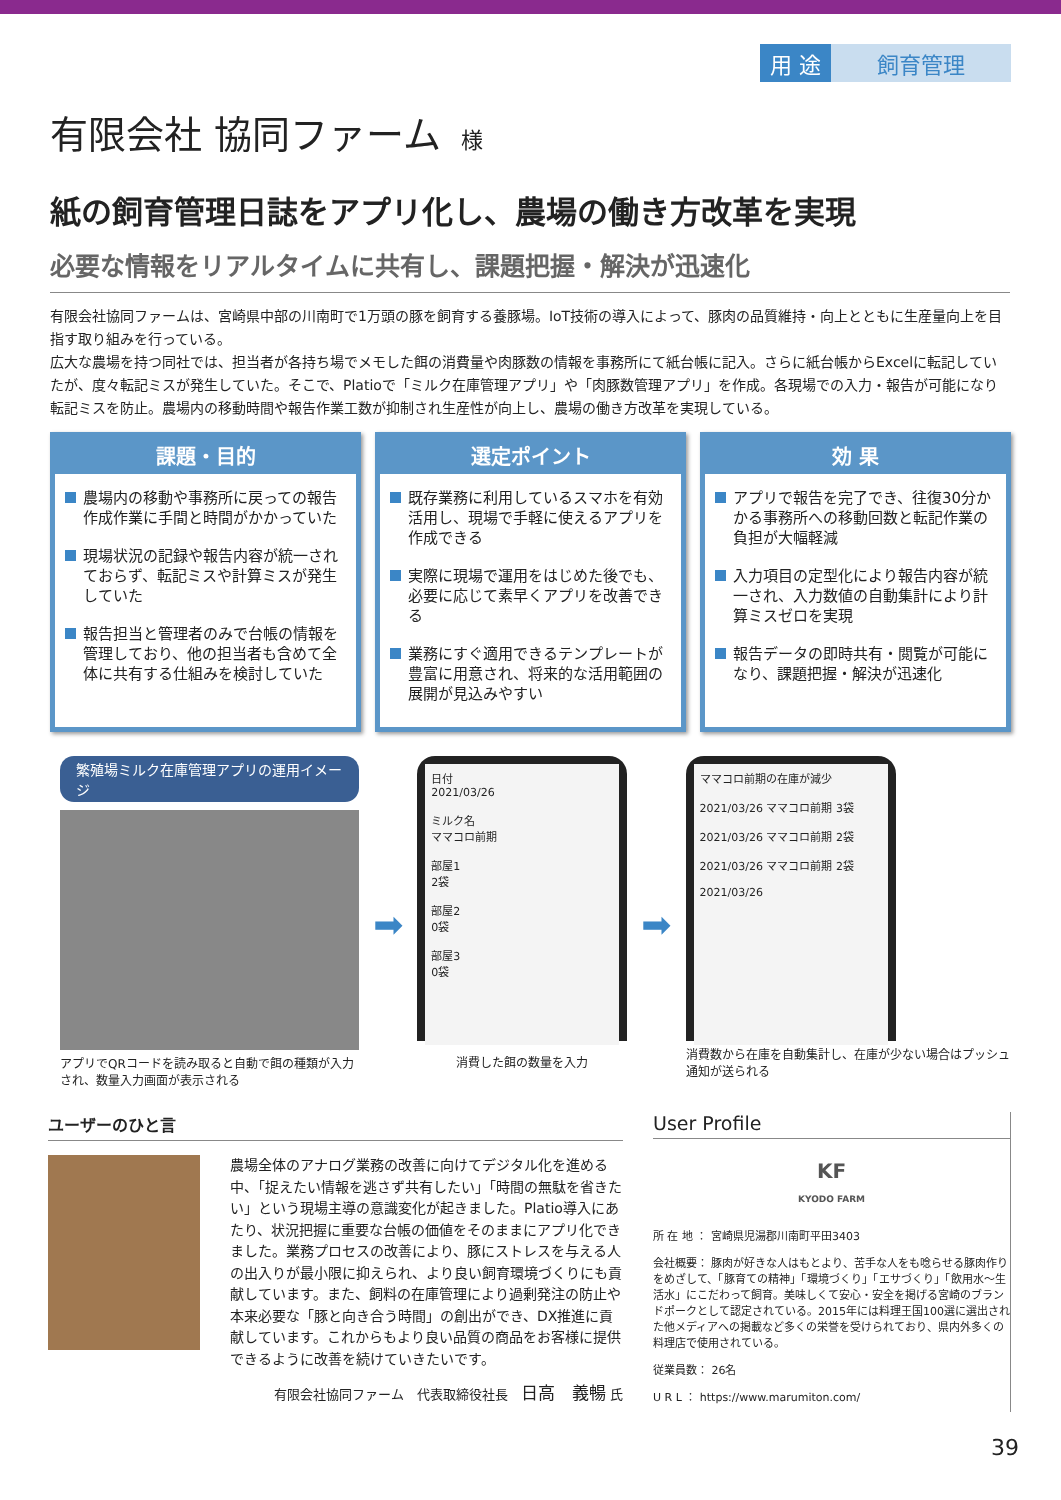用 途 飼育管理
有限会社 協同ファーム 様
紙の飼育管理日誌をアプリ化し、農場の働き方改革を実現
必要な情報をリアルタイムに共有し、課題把握・解決が迅速化
有限会社協同ファームは、宮崎県中部の川南町で1万頭の豚を飼育する養豚場。IoT技術の導入によって、豚肉の品質維持・向上とともに生産量向上を目指す取り組みを行っている。
広大な農場を持つ同社では、担当者が各持ち場でメモした餌の消費量や肉豚数の情報を事務所にて紙台帳に記入。さらに紙台帳からExcelに転記していたが、度々転記ミスが発生していた。そこで、Platioで「ミルク在庫管理アプリ」や「肉豚数管理アプリ」を作成。各現場での入力・報告が可能になり転記ミスを防止。農場内の移動時間や報告作業工数が抑制され生産性が向上し、農場の働き方改革を実現している。
課題・目的
農場内の移動や事務所に戻っての報告作成作業に手間と時間がかかっていた
現場状況の記録や報告内容が統一されておらず、転記ミスや計算ミスが発生していた
報告担当と管理者のみで台帳の情報を管理しており、他の担当者も含めて全体に共有する仕組みを検討していた
選定ポイント
既存業務に利用しているスマホを有効活用し、現場で手軽に使えるアプリを作成できる
実際に現場で運用をはじめた後でも、必要に応じて素早くアプリを改善できる
業務にすぐ適用できるテンプレートが豊富に用意され、将来的な活用範囲の展開が見込みやすい
効 果
アプリで報告を完了でき、往復30分かかる事務所への移動回数と転記作業の負担が大幅軽減
入力項目の定型化により報告内容が統一され、入力数値の自動集計により計算ミスゼロを実現
報告データの即時共有・閲覧が可能になり、課題把握・解決が迅速化
繁殖場ミルク在庫管理アプリの運用イメージ
アプリでQRコードを読み取ると自動で餌の種類が入力され、数量入力画面が表示される
➡
日付
2021/03/26
ミルク名
ママコロ前期
部屋1
2袋
部屋2
0袋
部屋3
0袋
消費した餌の数量を入力
➡
ママコロ前期の在庫が減少
2021/03/26 ママコロ前期 3袋
2021/03/26 ママコロ前期 2袋
2021/03/26 ママコロ前期 2袋
2021/03/26
消費数から在庫を自動集計し、在庫が少ない場合はプッシュ通知が送られる
ユーザーのひと言
農場全体のアナログ業務の改善に向けてデジタル化を進める中、「捉えたい情報を逃さず共有したい」「時間の無駄を省きたい」という現場主導の意識変化が起きました。Platio導入にあたり、状況把握に重要な台帳の価値をそのままにアプリ化できました。業務プロセスの改善により、豚にストレスを与える人の出入りが最小限に抑えられ、より良い飼育環境づくりにも貢献しています。また、飼料の在庫管理により過剰発注の防止や本来必要な「豚と向き合う時間」の創出ができ、DX推進に貢献しています。これからもより良い品質の商品をお客様に提供できるように改善を続けていきたいです。
有限会社協同ファーム　代表取締役社長　日高　義暢 氏
User Profile
KF
KYODO FARM
所 在 地 ： 宮崎県児湯郡川南町平田3403
会社概要： 豚肉が好きな人はもとより、苦手な人をも唸らせる豚肉作りをめざして、「豚育ての精神」「環境づくり」「エサづくり」「飲用水～生活水」にこだわって飼育。美味しくて安心・安全を掲げる宮崎のブランドポークとして認定されている。2015年には料理王国100選に選出された他メディアへの掲載など多くの栄誉を受けられており、県内外多くの料理店で使用されている。
従業員数： 26名
U R L ： https://www.marumiton.com/
39